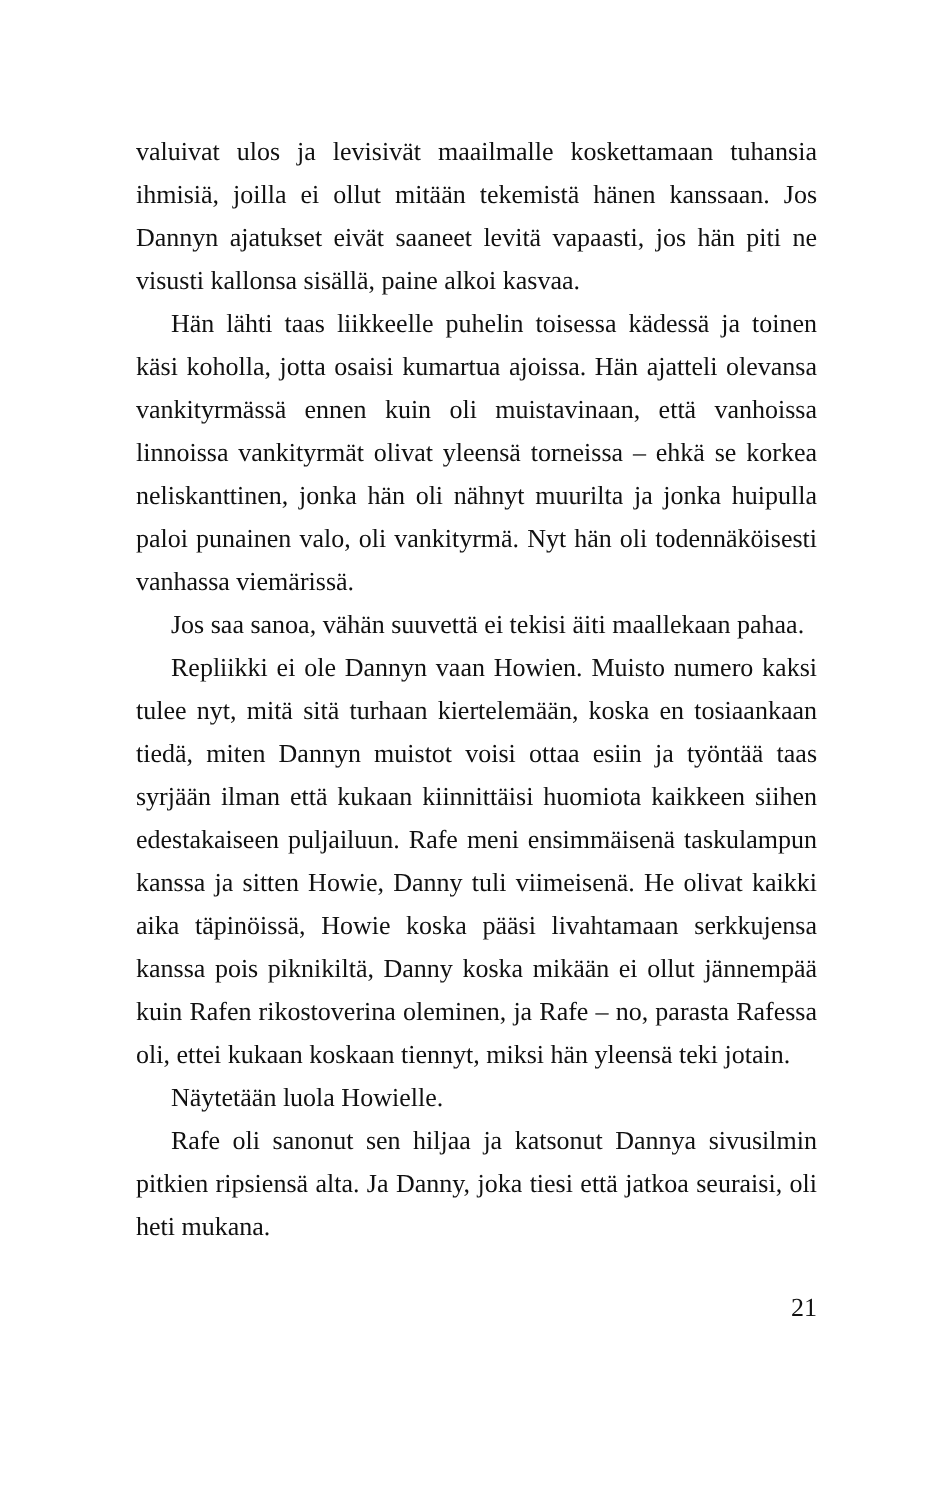valuivat ulos ja levisivät maailmalle koskettamaan tuhansia ihmisiä, joilla ei ollut mitään tekemistä hänen kanssaan. Jos Dannyn ajatukset eivät saaneet levitä vapaasti, jos hän piti ne visusti kallonsa sisällä, paine alkoi kasvaa.
Hän lähti taas liikkeelle puhelin toisessa kädessä ja toinen käsi koholla, jotta osaisi kumartua ajoissa. Hän ajatteli olevansa vankityrmässä ennen kuin oli muistavinaan, että vanhoissa linnoissa vankityrmät olivat yleensä torneissa – ehkä se korkea neliskanttinen, jonka hän oli nähnyt muurilta ja jonka huipulla paloi punainen valo, oli vankityrmä. Nyt hän oli todennäköisesti vanhassa viemärissä.
Jos saa sanoa, vähän suuvettä ei tekisi äiti maallekaan pahaa.
Repliikki ei ole Dannyn vaan Howien. Muisto numero kaksi tulee nyt, mitä sitä turhaan kiertelemään, koska en tosiaankaan tiedä, miten Dannyn muistot voisi ottaa esiin ja työntää taas syrjään ilman että kukaan kiinnittäisi huomiota kaikkeen siihen edestakaiseen puljailuun. Rafe meni ensimmäisenä taskulampun kanssa ja sitten Howie, Danny tuli viimeisenä. He olivat kaikki aika täpinöissä, Howie koska pääsi livahtamaan serkkujensa kanssa pois piknikiltä, Danny koska mikään ei ollut jännempää kuin Rafen rikostoverina oleminen, ja Rafe – no, parasta Rafessa oli, ettei kukaan koskaan tiennyt, miksi hän yleensä teki jotain.
Näytetään luola Howielle.
Rafe oli sanonut sen hiljaa ja katsonut Dannya sivusilmin pitkien ripsiensä alta. Ja Danny, joka tiesi että jatkoa seuraisi, oli heti mukana.
21